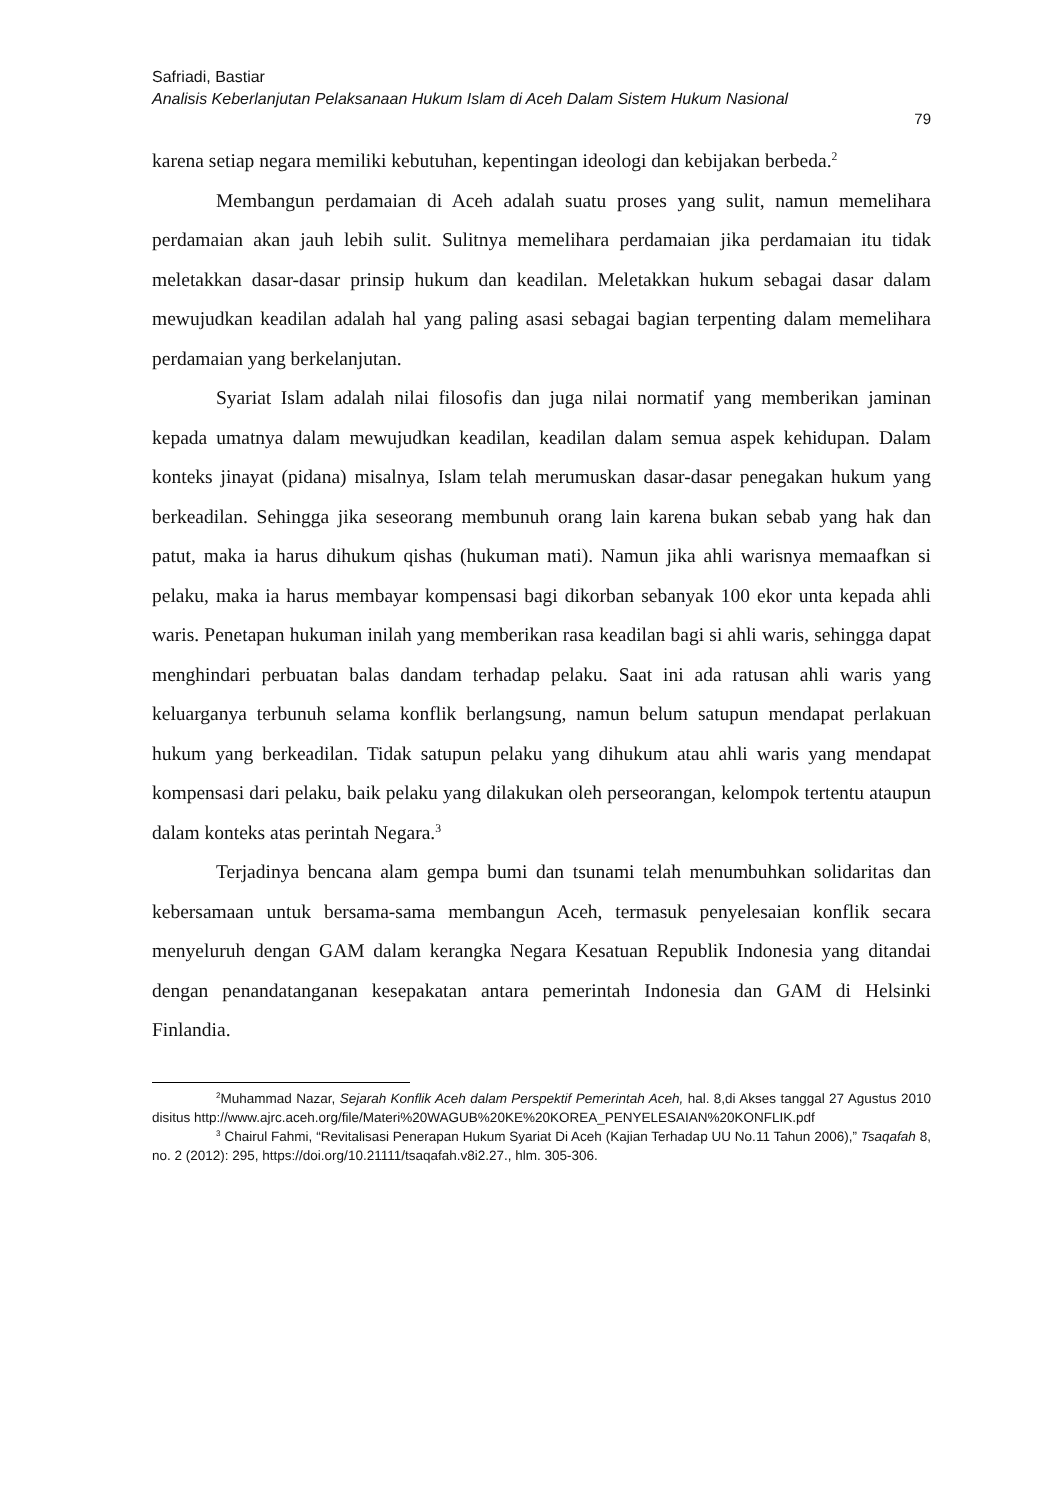Safriadi, Bastiar
Analisis Keberlanjutan Pelaksanaan Hukum Islam di Aceh Dalam Sistem Hukum Nasional
79
karena setiap negara memiliki kebutuhan, kepentingan ideologi dan kebijakan berbeda.<sup>2</sup>
Membangun perdamaian di Aceh adalah suatu proses yang sulit, namun memelihara perdamaian akan jauh lebih sulit. Sulitnya memelihara perdamaian jika perdamaian itu tidak meletakkan dasar-dasar prinsip hukum dan keadilan. Meletakkan hukum sebagai dasar dalam mewujudkan keadilan adalah hal yang paling asasi sebagai bagian terpenting dalam memelihara perdamaian yang berkelanjutan.
Syariat Islam adalah nilai filosofis dan juga nilai normatif yang memberikan jaminan kepada umatnya dalam mewujudkan keadilan, keadilan dalam semua aspek kehidupan. Dalam konteks jinayat (pidana) misalnya, Islam telah merumuskan dasar-dasar penegakan hukum yang berkeadilan. Sehingga jika seseorang membunuh orang lain karena bukan sebab yang hak dan patut, maka ia harus dihukum qishas (hukuman mati). Namun jika ahli warisnya memaafkan si pelaku, maka ia harus membayar kompensasi bagi dikorban sebanyak 100 ekor unta kepada ahli waris. Penetapan hukuman inilah yang memberikan rasa keadilan bagi si ahli waris, sehingga dapat menghindari perbuatan balas dandam terhadap pelaku. Saat ini ada ratusan ahli waris yang keluarganya terbunuh selama konflik berlangsung, namun belum satupun mendapat perlakuan hukum yang berkeadilan. Tidak satupun pelaku yang dihukum atau ahli waris yang mendapat kompensasi dari pelaku, baik pelaku yang dilakukan oleh perseorangan, kelompok tertentu ataupun dalam konteks atas perintah Negara.<sup>3</sup>
Terjadinya bencana alam gempa bumi dan tsunami telah menumbuhkan solidaritas dan kebersamaan untuk bersama-sama membangun Aceh, termasuk penyelesaian konflik secara menyeluruh dengan GAM dalam kerangka Negara Kesatuan Republik Indonesia yang ditandai dengan penandatanganan kesepakatan antara pemerintah Indonesia dan GAM di Helsinki Finlandia.
<sup>2</sup> Muhammad Nazar, Sejarah Konflik Aceh dalam Perspektif Pemerintah Aceh, hal. 8,di Akses tanggal 27 Agustus 2010 disitus http://www.ajrc.aceh.org/file/Materi%20WAGUB%20KE%20KOREA_PENYELESAIAN%20KONFLIK.pdf
<sup>3</sup> Chairul Fahmi, “Revitalisasi Penerapan Hukum Syariat Di Aceh (Kajian Terhadap UU No.11 Tahun 2006),” Tsaqafah 8, no. 2 (2012): 295, https://doi.org/10.21111/tsaqafah.v8i2.27., hlm. 305-306.